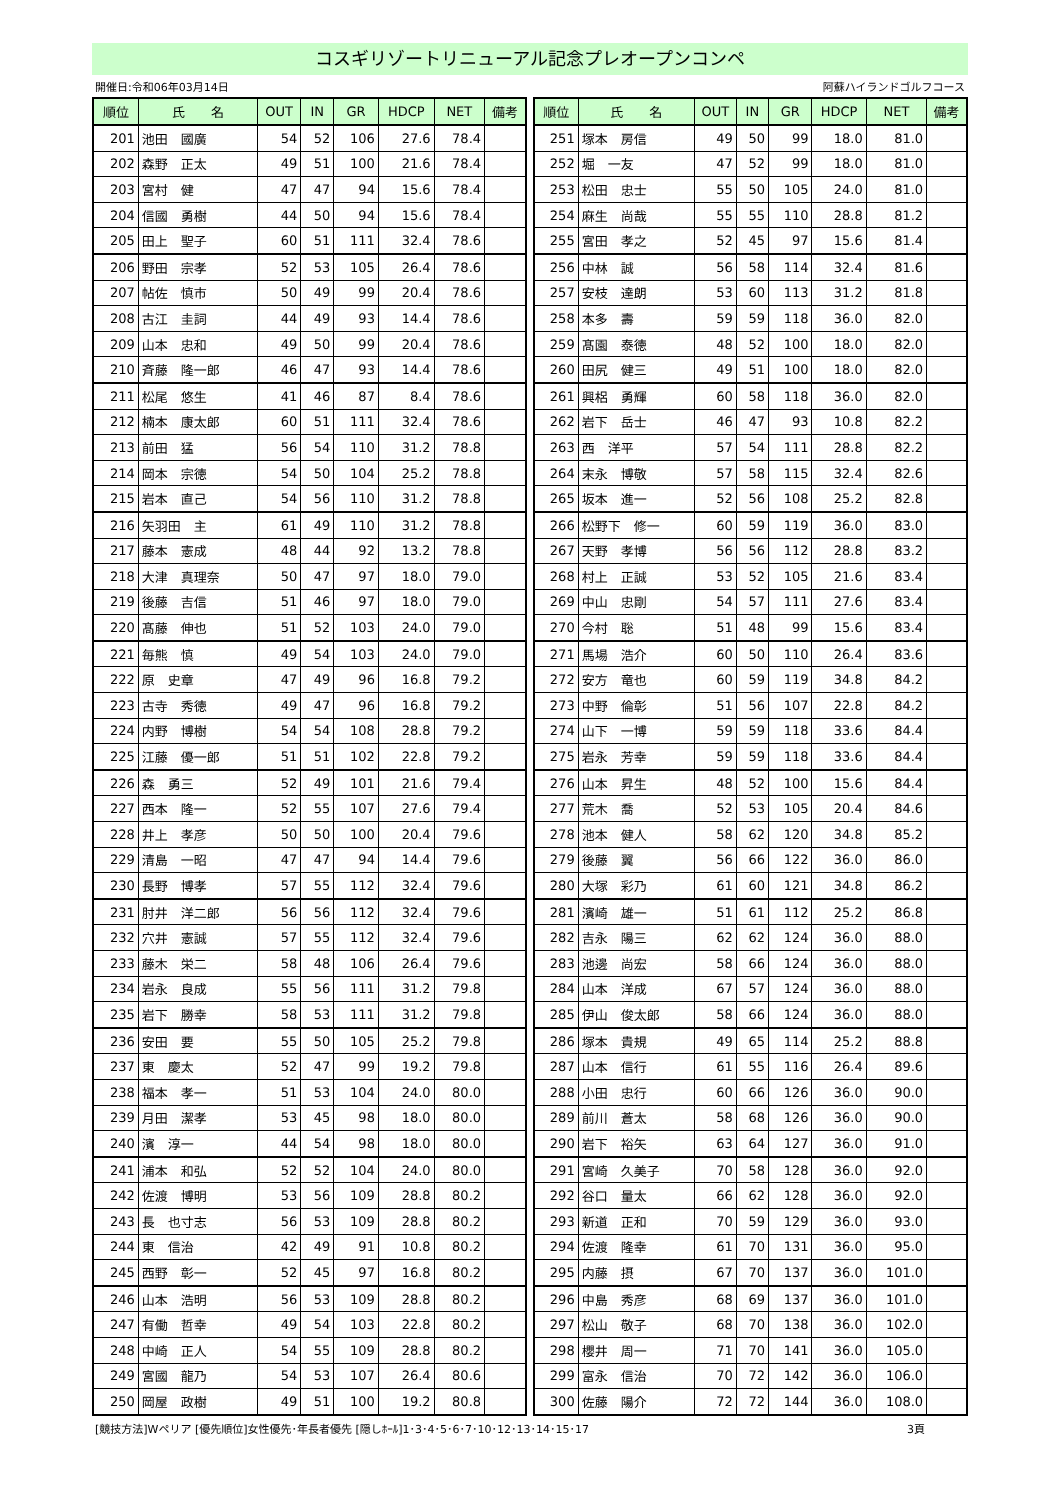コスギリゾートリニューアル記念プレオープンコンペ
開催日:令和06年03月14日 阿蘇ハイランドゴルフコース
| 順位 | 氏 名 | OUT | IN | GR | HDCP | NET | 備考 |
| --- | --- | --- | --- | --- | --- | --- | --- |
| 201 | 池田 國廣 | 54 | 52 | 106 | 27.6 | 78.4 | |
| 202 | 森野 正太 | 49 | 51 | 100 | 21.6 | 78.4 | |
| 203 | 宮村 健 | 47 | 47 | 94 | 15.6 | 78.4 | |
| 204 | 信國 勇樹 | 44 | 50 | 94 | 15.6 | 78.4 | |
| 205 | 田上 聖子 | 60 | 51 | 111 | 32.4 | 78.6 | |
| 206 | 野田 宗孝 | 52 | 53 | 105 | 26.4 | 78.6 | |
| 207 | 帖佐 慎市 | 50 | 49 | 99 | 20.4 | 78.6 | |
| 208 | 古江 圭詞 | 44 | 49 | 93 | 14.4 | 78.6 | |
| 209 | 山本 忠和 | 49 | 50 | 99 | 20.4 | 78.6 | |
| 210 | 斉藤 隆一郎 | 46 | 47 | 93 | 14.4 | 78.6 | |
| 211 | 松尾 悠生 | 41 | 46 | 87 | 8.4 | 78.6 | |
| 212 | 楠本 康太郎 | 60 | 51 | 111 | 32.4 | 78.6 | |
| 213 | 前田 猛 | 56 | 54 | 110 | 31.2 | 78.8 | |
| 214 | 岡本 宗徳 | 54 | 50 | 104 | 25.2 | 78.8 | |
| 215 | 岩本 直己 | 54 | 56 | 110 | 31.2 | 78.8 | |
| 216 | 矢羽田 主 | 61 | 49 | 110 | 31.2 | 78.8 | |
| 217 | 藤本 憲成 | 48 | 44 | 92 | 13.2 | 78.8 | |
| 218 | 大津 真理奈 | 50 | 47 | 97 | 18.0 | 79.0 | |
| 219 | 後藤 吉信 | 51 | 46 | 97 | 18.0 | 79.0 | |
| 220 | 髙藤 伸也 | 51 | 52 | 103 | 24.0 | 79.0 | |
| 221 | 毎熊 慎 | 49 | 54 | 103 | 24.0 | 79.0 | |
| 222 | 原 史章 | 47 | 49 | 96 | 16.8 | 79.2 | |
| 223 | 古寺 秀徳 | 49 | 47 | 96 | 16.8 | 79.2 | |
| 224 | 内野 博樹 | 54 | 54 | 108 | 28.8 | 79.2 | |
| 225 | 江藤 優一郎 | 51 | 51 | 102 | 22.8 | 79.2 | |
| 226 | 森 勇三 | 52 | 49 | 101 | 21.6 | 79.4 | |
| 227 | 西本 隆一 | 52 | 55 | 107 | 27.6 | 79.4 | |
| 228 | 井上 孝彦 | 50 | 50 | 100 | 20.4 | 79.6 | |
| 229 | 清島 一昭 | 47 | 47 | 94 | 14.4 | 79.6 | |
| 230 | 長野 博孝 | 57 | 55 | 112 | 32.4 | 79.6 | |
| 231 | 肘井 洋二郎 | 56 | 56 | 112 | 32.4 | 79.6 | |
| 232 | 穴井 憲誠 | 57 | 55 | 112 | 32.4 | 79.6 | |
| 233 | 藤木 栄二 | 58 | 48 | 106 | 26.4 | 79.6 | |
| 234 | 岩永 良成 | 55 | 56 | 111 | 31.2 | 79.8 | |
| 235 | 岩下 勝幸 | 58 | 53 | 111 | 31.2 | 79.8 | |
| 236 | 安田 要 | 55 | 50 | 105 | 25.2 | 79.8 | |
| 237 | 東 慶太 | 52 | 47 | 99 | 19.2 | 79.8 | |
| 238 | 福本 孝一 | 51 | 53 | 104 | 24.0 | 80.0 | |
| 239 | 月田 潔孝 | 53 | 45 | 98 | 18.0 | 80.0 | |
| 240 | 濱 淳一 | 44 | 54 | 98 | 18.0 | 80.0 | |
| 241 | 浦本 和弘 | 52 | 52 | 104 | 24.0 | 80.0 | |
| 242 | 佐渡 博明 | 53 | 56 | 109 | 28.8 | 80.2 | |
| 243 | 長 也寸志 | 56 | 53 | 109 | 28.8 | 80.2 | |
| 244 | 東 信治 | 42 | 49 | 91 | 10.8 | 80.2 | |
| 245 | 西野 彰一 | 52 | 45 | 97 | 16.8 | 80.2 | |
| 246 | 山本 浩明 | 56 | 53 | 109 | 28.8 | 80.2 | |
| 247 | 有働 哲幸 | 49 | 54 | 103 | 22.8 | 80.2 | |
| 248 | 中崎 正人 | 54 | 55 | 109 | 28.8 | 80.2 | |
| 249 | 宮國 龍乃 | 54 | 53 | 107 | 26.4 | 80.6 | |
| 250 | 岡屋 政樹 | 49 | 51 | 100 | 19.2 | 80.8 | |
| 順位 | 氏 名 | OUT | IN | GR | HDCP | NET | 備考 |
| --- | --- | --- | --- | --- | --- | --- | --- |
| 251 | 塚本 房信 | 49 | 50 | 99 | 18.0 | 81.0 | |
| 252 | 堀 一友 | 47 | 52 | 99 | 18.0 | 81.0 | |
| 253 | 松田 忠士 | 55 | 50 | 105 | 24.0 | 81.0 | |
| 254 | 麻生 尚哉 | 55 | 55 | 110 | 28.8 | 81.2 | |
| 255 | 宮田 孝之 | 52 | 45 | 97 | 15.6 | 81.4 | |
| 256 | 中林 誠 | 56 | 58 | 114 | 32.4 | 81.6 | |
| 257 | 安枝 達朗 | 53 | 60 | 113 | 31.2 | 81.8 | |
| 258 | 本多 壽 | 59 | 59 | 118 | 36.0 | 82.0 | |
| 259 | 髙園 泰徳 | 48 | 52 | 100 | 18.0 | 82.0 | |
| 260 | 田尻 健三 | 49 | 51 | 100 | 18.0 | 82.0 | |
| 261 | 興梠 勇輝 | 60 | 58 | 118 | 36.0 | 82.0 | |
| 262 | 岩下 岳士 | 46 | 47 | 93 | 10.8 | 82.2 | |
| 263 | 西 洋平 | 57 | 54 | 111 | 28.8 | 82.2 | |
| 264 | 末永 博敬 | 57 | 58 | 115 | 32.4 | 82.6 | |
| 265 | 坂本 進一 | 52 | 56 | 108 | 25.2 | 82.8 | |
| 266 | 松野下 修一 | 60 | 59 | 119 | 36.0 | 83.0 | |
| 267 | 天野 孝博 | 56 | 56 | 112 | 28.8 | 83.2 | |
| 268 | 村上 正誠 | 53 | 52 | 105 | 21.6 | 83.4 | |
| 269 | 中山 忠剛 | 54 | 57 | 111 | 27.6 | 83.4 | |
| 270 | 今村 聡 | 51 | 48 | 99 | 15.6 | 83.4 | |
| 271 | 馬場 浩介 | 60 | 50 | 110 | 26.4 | 83.6 | |
| 272 | 安方 竜也 | 60 | 59 | 119 | 34.8 | 84.2 | |
| 273 | 中野 倫彰 | 51 | 56 | 107 | 22.8 | 84.2 | |
| 274 | 山下 一博 | 59 | 59 | 118 | 33.6 | 84.4 | |
| 275 | 岩永 芳幸 | 59 | 59 | 118 | 33.6 | 84.4 | |
| 276 | 山本 昇生 | 48 | 52 | 100 | 15.6 | 84.4 | |
| 277 | 荒木 喬 | 52 | 53 | 105 | 20.4 | 84.6 | |
| 278 | 池本 健人 | 58 | 62 | 120 | 34.8 | 85.2 | |
| 279 | 後藤 翼 | 56 | 66 | 122 | 36.0 | 86.0 | |
| 280 | 大塚 彩乃 | 61 | 60 | 121 | 34.8 | 86.2 | |
| 281 | 濱崎 雄一 | 51 | 61 | 112 | 25.2 | 86.8 | |
| 282 | 吉永 陽三 | 62 | 62 | 124 | 36.0 | 88.0 | |
| 283 | 池邊 尚宏 | 58 | 66 | 124 | 36.0 | 88.0 | |
| 284 | 山本 洋成 | 67 | 57 | 124 | 36.0 | 88.0 | |
| 285 | 伊山 俊太郎 | 58 | 66 | 124 | 36.0 | 88.0 | |
| 286 | 塚本 貴規 | 49 | 65 | 114 | 25.2 | 88.8 | |
| 287 | 山本 信行 | 61 | 55 | 116 | 26.4 | 89.6 | |
| 288 | 小田 忠行 | 60 | 66 | 126 | 36.0 | 90.0 | |
| 289 | 前川 蒼太 | 58 | 68 | 126 | 36.0 | 90.0 | |
| 290 | 岩下 裕矢 | 63 | 64 | 127 | 36.0 | 91.0 | |
| 291 | 宮崎 久美子 | 70 | 58 | 128 | 36.0 | 92.0 | |
| 292 | 谷口 量太 | 66 | 62 | 128 | 36.0 | 92.0 | |
| 293 | 新道 正和 | 70 | 59 | 129 | 36.0 | 93.0 | |
| 294 | 佐渡 隆幸 | 61 | 70 | 131 | 36.0 | 95.0 | |
| 295 | 内藤 摂 | 67 | 70 | 137 | 36.0 | 101.0 | |
| 296 | 中島 秀彦 | 68 | 69 | 137 | 36.0 | 101.0 | |
| 297 | 松山 敬子 | 68 | 70 | 138 | 36.0 | 102.0 | |
| 298 | 櫻井 周一 | 71 | 70 | 141 | 36.0 | 105.0 | |
| 299 | 富永 信治 | 70 | 72 | 142 | 36.0 | 106.0 | |
| 300 | 佐藤 陽介 | 72 | 72 | 144 | 36.0 | 108.0 | |
[競技方法]Wペリア [優先順位]女性優先･年長者優先 [隠しﾎｰﾙ]1･3･4･5･6･7･10･12･13･14･15･17 3頁